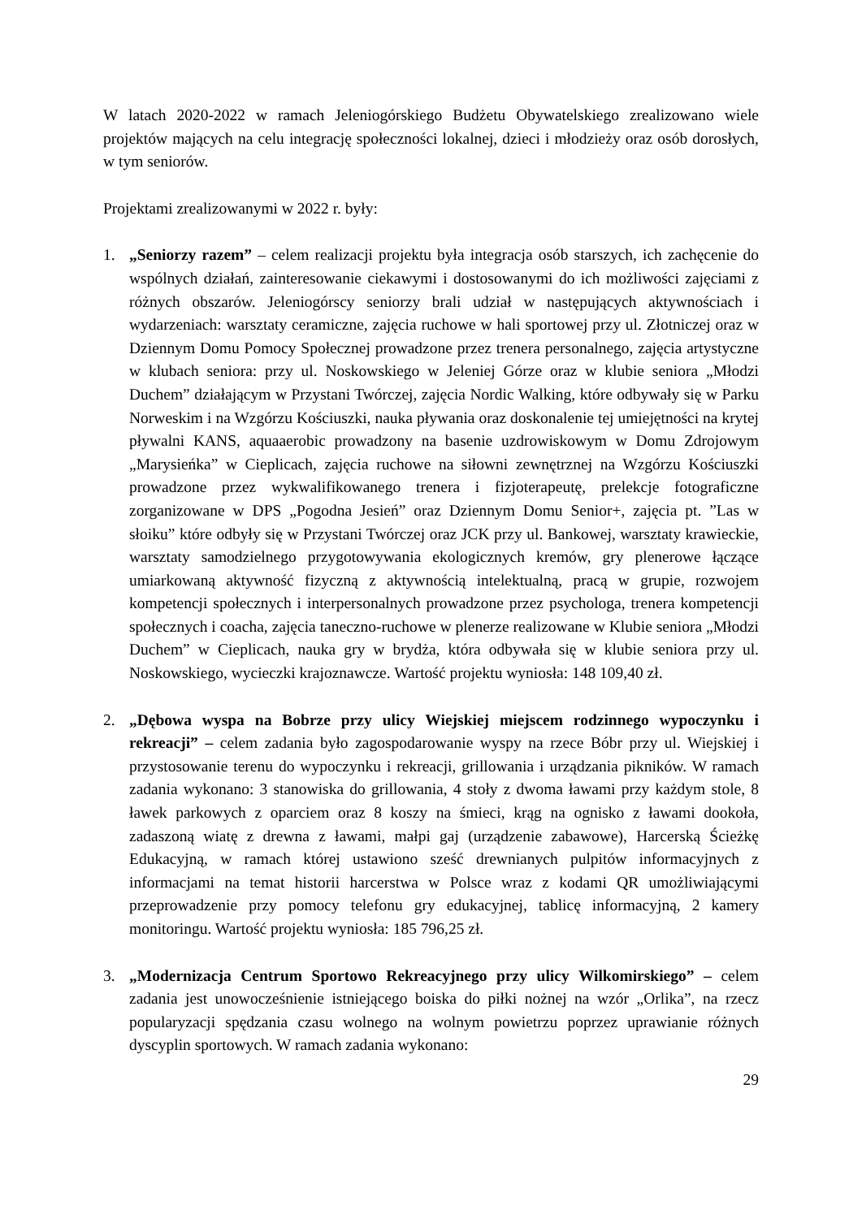W latach 2020-2022 w ramach Jeleniogórskiego Budżetu Obywatelskiego zrealizowano wiele projektów mających na celu integrację społeczności lokalnej, dzieci i młodzieży oraz osób dorosłych, w tym seniorów.
Projektami zrealizowanymi w 2022 r. były:
1. „Seniorzy razem” – celem realizacji projektu była integracja osób starszych, ich zachęcenie do wspólnych działań, zainteresowanie ciekawymi i dostosowanymi do ich możliwości zajęciami z różnych obszarów. Jeleniogórscy seniorzy brali udział w następujących aktywnościach i wydarzeniach: warsztaty ceramiczne, zajęcia ruchowe w hali sportowej przy ul. Złotniczej oraz w Dziennym Domu Pomocy Społecznej prowadzone przez trenera personalnego, zajęcia artystyczne w klubach seniora: przy ul. Noskowskiego w Jeleniej Górze oraz w klubie seniora „Młodzi Duchem” działającym w Przystani Twórczej, zajęcia Nordic Walking, które odbywały się w Parku Norweskim i na Wzgórzu Kościuszki, nauka pływania oraz doskonalenie tej umiejętności na krytej pływalni KANS, aquaaerobic prowadzony na basenie uzdrowiskowym w Domu Zdrojowym „Marysieńka” w Cieplicach, zajęcia ruchowe na siłowni zewnętrznej na Wzgórzu Kościuszki prowadzone przez wykwalifikowanego trenera i fizjoterapeutę, prelekcje fotograficzne zorganizowane w DPS „Pogodna Jesień” oraz Dziennym Domu Senior+, zajęcia pt. ”Las w słoiku” które odbyły się w Przystani Twórczej oraz JCK przy ul. Bankowej, warsztaty krawieckie, warsztaty samodzielnego przygotowywania ekologicznych kremów, gry plenerowe łączące umiarkowaną aktywność fizyczną z aktywnością intelektualną, pracą w grupie, rozwojem kompetencji społecznych i interpersonalnych prowadzone przez psychologa, trenera kompetencji społecznych i coacha, zajęcia taneczno-ruchowe w plenerze realizowane w Klubie seniora „Młodzi Duchem” w Cieplicach, nauka gry w brydża, która odbywała się w klubie seniora przy ul. Noskowskiego, wycieczki krajoznawcze. Wartość projektu wyniosła: 148 109,40 zł.
2. „Dębowa wyspa na Bobrze przy ulicy Wiejskiej miejscem rodzinnego wypoczynku i rekreacji” – celem zadania było zagospodarowanie wyspy na rzece Bóbr przy ul. Wiejskiej i przystosowanie terenu do wypoczynku i rekreacji, grillowania i urządzania pikników. W ramach zadania wykonano: 3 stanowiska do grillowania, 4 stoły z dwoma ławami przy każdym stole, 8 ławek parkowych z oparciem oraz 8 koszy na śmieci, krąg na ognisko z ławami dookoła, zadaszoną wiatę z drewna z ławami, małpi gaj (urządzenie zabawowe), Harcerską Ścieżkę Edukacyjną, w ramach której ustawiono sześć drewnianych pulpitów informacyjnych z informacjami na temat historii harcerstwa w Polsce wraz z kodami QR umożliwiającymi przeprowadzenie przy pomocy telefonu gry edukacyjnej, tablicę informacyjną, 2 kamery monitoringu. Wartość projektu wyniosła: 185 796,25 zł.
3. „Modernizacja Centrum Sportowo Rekreacyjnego przy ulicy Wilkomirskiego” – celem zadania jest unowocześnienie istniejącego boiska do piłki nożnej na wzór „Orlika”, na rzecz popularyzacji spędzania czasu wolnego na wolnym powietrzu poprzez uprawianie różnych dyscyplin sportowych. W ramach zadania wykonano:
29